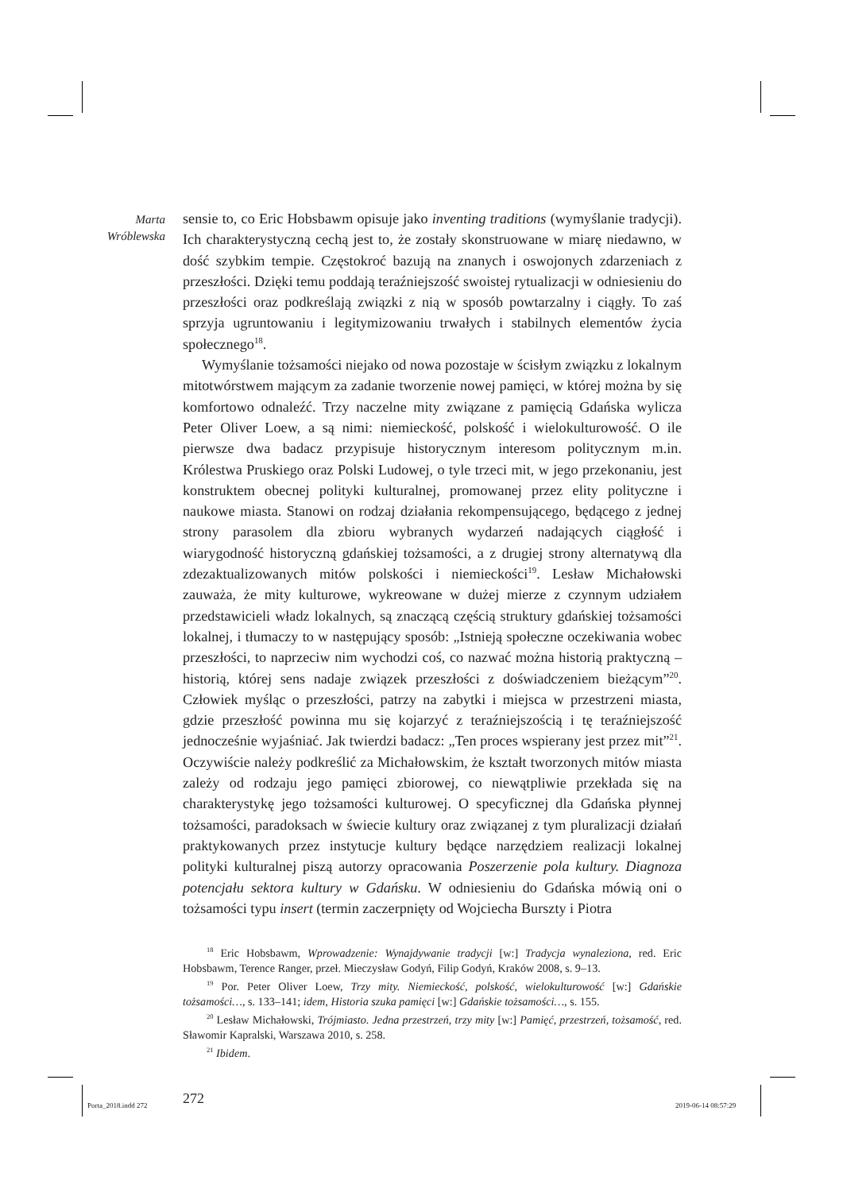Marta
Wróblewska
sensie to, co Eric Hobsbawm opisuje jako inventing traditions (wymyślanie tradycji). Ich charakterystyczną cechą jest to, że zostały skonstruowane w miarę niedawno, w dość szybkim tempie. Częstokroć bazują na znanych i oswojonych zdarzeniach z przeszłości. Dzięki temu poddają teraźniejszość swoistej rytualizacji w odniesieniu do przeszłości oraz podkreślają związki z nią w sposób powtarzalny i ciągły. To zaś sprzyja ugruntowaniu i legitymizowaniu trwałych i stabilnych elementów życia społecznego<sup>18</sup>.
Wymyślanie tożsamości niejako od nowa pozostaje w ścisłym związku z lokalnym mitotwórstwem mającym za zadanie tworzenie nowej pamięci, w której można by się komfortowo odnaleźć. Trzy naczelne mity związane z pamięcią Gdańska wylicza Peter Oliver Loew, a są nimi: niemieckość, polskość i wielokulturowość. O ile pierwsze dwa badacz przypisuje historycznym interesom politycznym m.in. Królestwa Pruskiego oraz Polski Ludowej, o tyle trzeci mit, w jego przekonaniu, jest konstruktem obecnej polityki kulturalnej, promowanej przez elity polityczne i naukowe miasta. Stanowi on rodzaj działania rekompensującego, będącego z jednej strony parasolem dla zbioru wybranych wydarzeń nadających ciągłość i wiarygodność historyczną gdańskiej tożsamości, a z drugiej strony alternatywą dla zdezaktualizowanych mitów polskości i niemieckości<sup>19</sup>. Lesław Michałowski zauważa, że mity kulturowe, wykreowane w dużej mierze z czynnym udziałem przedstawicieli władz lokalnych, są znaczącą częścią struktury gdańskiej tożsamości lokalnej, i tłumaczy to w następujący sposób: „Istnieją społeczne oczekiwania wobec przeszłości, to naprzeciw nim wychodzi coś, co nazwać można historią praktyczną – historią, której sens nadaje związek przeszłości z doświadczeniem bieżącym”<sup>20</sup>. Człowiek myśląc o przeszłości, patrzy na zabytki i miejsca w przestrzeni miasta, gdzie przeszłość powinna mu się kojarzyć z teraźniejszością i tę teraźniejszość jednocześnie wyjaśniać. Jak twierdzi badacz: „Ten proces wspierany jest przez mit”<sup>21</sup>. Oczywiście należy podkreślić za Michałowskim, że kształt tworzonych mitów miasta zależy od rodzaju jego pamięci zbiorowej, co niewątpliwie przekłada się na charakterystykę jego tożsamości kulturowej. O specyficznej dla Gdańska płynnej tożsamości, paradoksach w świecie kultury oraz związanej z tym pluralizacji działań praktykowanych przez instytucje kultury będące narzędziem realizacji lokalnej polityki kulturalnej piszą autorzy opracowania Poszerzenie pola kultury. Diagnoza potencjału sektora kultury w Gdańsku. W odniesieniu do Gdańska mówią oni o tożsamości typu insert (termin zaczerpnięty od Wojciecha Burszty i Piotra
<sup>18</sup> Eric Hobsbawm, Wprowadzenie: Wynajdywanie tradycji [w:] Tradycja wynaleziona, red. Eric Hobsbawm, Terence Ranger, przeł. Mieczysław Godyń, Filip Godyń, Kraków 2008, s. 9–13.
<sup>19</sup> Por. Peter Oliver Loew, Trzy mity. Niemieckość, polskość, wielokulturowość [w:] Gdańskie tożsamości…, s. 133–141; idem, Historia szuka pamięci [w:] Gdańskie tożsamości…, s. 155.
<sup>20</sup> Lesław Michałowski, Trójmiasto. Jedna przestrzeń, trzy mity [w:] Pamięć, przestrzeń, tożsamość, red. Sławomir Kapralski, Warszawa 2010, s. 258.
<sup>21</sup> Ibidem.
272
Porta_2018.indd 272 2019-06-14 08:57:29